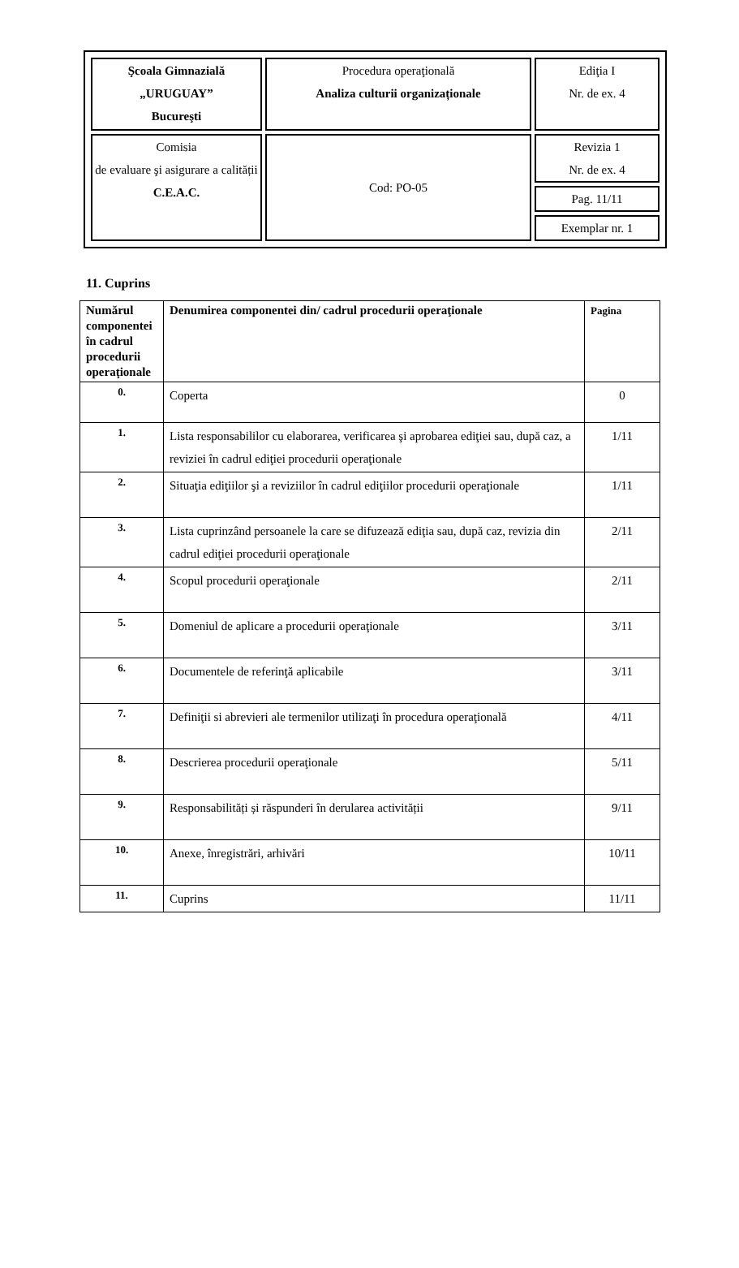| Şcoala Gimnazială „URUGUAY” Bucureşti | Procedura operaţională Analiza culturii organizaționale | Ediţia I Nr. de ex. 4 |
| Comisia de evaluare şi asigurare a calității C.E.A.C. | Cod: PO-05 | Revizia 1 Nr. de ex. 4 |
| | | Pag. 11/11 |
| | | Exemplar nr. 1 |
11. Cuprins
| Numărul componentei în cadrul procedurii operaţionale | Denumirea componentei din/ cadrul procedurii operaţionale | Pagina |
| --- | --- | --- |
| 0. | Coperta | 0 |
| 1. | Lista responsabililor cu elaborarea, verificarea şi aprobarea ediţiei sau, după caz, a reviziei în cadrul ediţiei procedurii operaţionale | 1/11 |
| 2. | Situaţia ediţiilor şi a reviziilor în cadrul ediţiilor procedurii operaţionale | 1/11 |
| 3. | Lista cuprinzând persoanele la care se difuzează ediţia sau, după caz, revizia din cadrul ediţiei procedurii operaţionale | 2/11 |
| 4. | Scopul procedurii operaţionale | 2/11 |
| 5. | Domeniul de aplicare a procedurii operaţionale | 3/11 |
| 6. | Documentele de referinţă aplicabile | 3/11 |
| 7. | Definiţii si abrevieri ale termenilor utilizaţi în procedura operaţională | 4/11 |
| 8. | Descrierea procedurii operaţionale | 5/11 |
| 9. | Responsabilități și răspunderi în derularea activității | 9/11 |
| 10. | Anexe, înregistrări, arhivări | 10/11 |
| 11. | Cuprins | 11/11 |